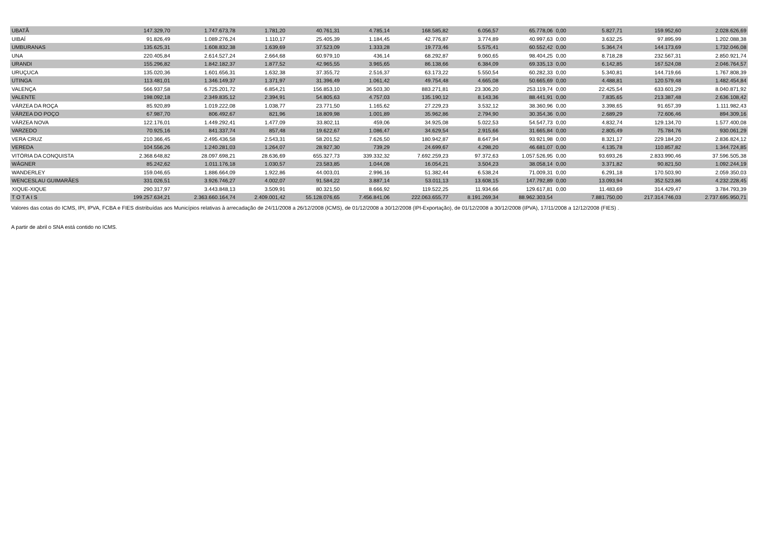| UBATÃ | 147.329,70 | 1.747.673,78 | 1.781,20 | 40.761,31 | 4.785,14 | 168.585,82 | 6.056,57 | 65.778,06 | 0,00 | 5.827,71 | 159.952,60 | 2.028.626,69 |
| UIBAÍ | 91.826,49 | 1.089.276,24 | 1.110,17 | 25.405,39 | 1.184,45 | 42.776,87 | 3.774,89 | 40.997,63 | 0,00 | 3.632,25 | 97.895,99 | 1.202.088,38 |
| UMBURANAS | 135.625,31 | 1.608.832,38 | 1.639,69 | 37.523,09 | 1.333,28 | 19.773,46 | 5.575,41 | 60.552,42 | 0,00 | 5.364,74 | 144.173,69 | 1.732.046,08 |
| UNA | 220.405,84 | 2.614.527,24 | 2.664,68 | 60.979,10 | 436,14 | 68.292,87 | 9.060,65 | 98.404,25 | 0,00 | 8.718,28 | 232.567,31 | 2.850.921,74 |
| URANDI | 155.296,82 | 1.842.182,37 | 1.877,52 | 42.965,55 | 3.965,65 | 86.138,66 | 6.384,09 | 69.335,13 | 0,00 | 6.142,85 | 167.524,08 | 2.046.764,57 |
| URUÇUCA | 135.020,36 | 1.601.656,31 | 1.632,38 | 37.355,72 | 2.516,37 | 63.173,22 | 5.550,54 | 60.282,33 | 0,00 | 5.340,81 | 144.719,66 | 1.767.808,39 |
| UTINGA | 113.481,01 | 1.346.149,37 | 1.371,97 | 31.396,49 | 1.061,42 | 49.754,48 | 4.665,08 | 50.665,69 | 0,00 | 4.488,81 | 120.579,48 | 1.482.454,84 |
| VALENÇA | 566.937,58 | 6.725.201,72 | 6.854,21 | 156.853,10 | 36.503,30 | 883.271,81 | 23.306,20 | 253.119,74 | 0,00 | 22.425,54 | 633.601,29 | 8.040.871,92 |
| VALENTE | 198.092,18 | 2.349.835,12 | 2.394,91 | 54.805,63 | 4.757,03 | 135.190,12 | 8.143,36 | 88.441,91 | 0,00 | 7.835,65 | 213.387,48 | 2.636.108,42 |
| VÁRZEA DA ROÇA | 85.920,89 | 1.019.222,08 | 1.038,77 | 23.771,50 | 1.165,62 | 27.229,23 | 3.532,12 | 38.360,96 | 0,00 | 3.398,65 | 91.657,39 | 1.111.982,43 |
| VÁRZEA DO POÇO | 67.987,70 | 806.492,67 | 821,96 | 18.809,98 | 1.001,89 | 35.962,86 | 2.794,90 | 30.354,36 | 0,00 | 2.689,29 | 72.606,46 | 894.309,16 |
| VÁRZEA NOVA | 122.176,01 | 1.449.292,41 | 1.477,09 | 33.802,11 | 459,06 | 34.925,08 | 5.022,53 | 54.547,73 | 0,00 | 4.832,74 | 129.134,70 | 1.577.400,08 |
| VARZEDO | 70.925,16 | 841.337,74 | 857,48 | 19.622,67 | 1.086,47 | 34.629,54 | 2.915,66 | 31.665,84 | 0,00 | 2.805,49 | 75.784,76 | 930.061,29 |
| VERA CRUZ | 210.366,45 | 2.495.436,58 | 2.543,31 | 58.201,52 | 7.626,50 | 180.942,87 | 8.647,94 | 93.921,98 | 0,00 | 8.321,17 | 229.184,20 | 2.836.824,12 |
| VEREDA | 104.556,26 | 1.240.281,03 | 1.264,07 | 28.927,30 | 739,29 | 24.699,67 | 4.298,20 | 46.681,07 | 0,00 | 4.135,78 | 110.857,82 | 1.344.724,85 |
| VITÓRIA DA CONQUISTA | 2.368.648,82 | 28.097.698,21 | 28.636,69 | 655.327,73 | 339.332,32 | 7.692.259,23 | 97.372,63 | 1.057.526,95 | 0,00 | 93.693,26 | 2.833.990,46 | 37.596.505,38 |
| WÁGNER | 85.242,62 | 1.011.176,18 | 1.030,57 | 23.583,85 | 1.044,08 | 16.054,21 | 3.504,23 | 38.058,14 | 0,00 | 3.371,82 | 90.821,50 | 1.092.244,19 |
| WANDERLEY | 159.046,65 | 1.886.664,09 | 1.922,86 | 44.003,01 | 2.996,16 | 51.382,44 | 6.538,24 | 71.009,31 | 0,00 | 6.291,18 | 170.503,90 | 2.059.350,03 |
| WENCESLAU GUIMARÃES | 331.026,51 | 3.926.746,27 | 4.002,07 | 91.584,22 | 3.887,14 | 53.011,13 | 13.608,15 | 147.792,89 | 0,00 | 13.093,94 | 352.523,86 | 4.232.228,45 |
| XIQUE-XIQUE | 290.317,97 | 3.443.848,13 | 3.509,91 | 80.321,50 | 8.666,92 | 119.522,25 | 11.934,66 | 129.617,81 | 0,00 | 11.483,69 | 314.429,47 | 3.784.793,39 |
| T O T A I S | 199.257.634,21 | 2.363.660.164,74 | 2.409.001,42 | 55.128.076,65 | 7.456.841,06 | 222.063.655,77 | 8.191.269,34 | 88.962.303,54 | | 7.881.750,00 | 217.314.746,03 | 2.737.695.950,71 |
Valores das cotas do ICMS, IPI, IPVA, FCBA e FIES distribuídas aos Municípios relativas à arrecadação de 24/11/2008 a 26/12/2008 (ICMS), de 01/12/2008 a 30/12/2008 (IPI-Exportação), de 01/12/2008 a 30/12/2008 (IPVA), 17/11/2008 a 12/12/2008 (FIES) .
A partir de abril o SNA está contido no ICMS.